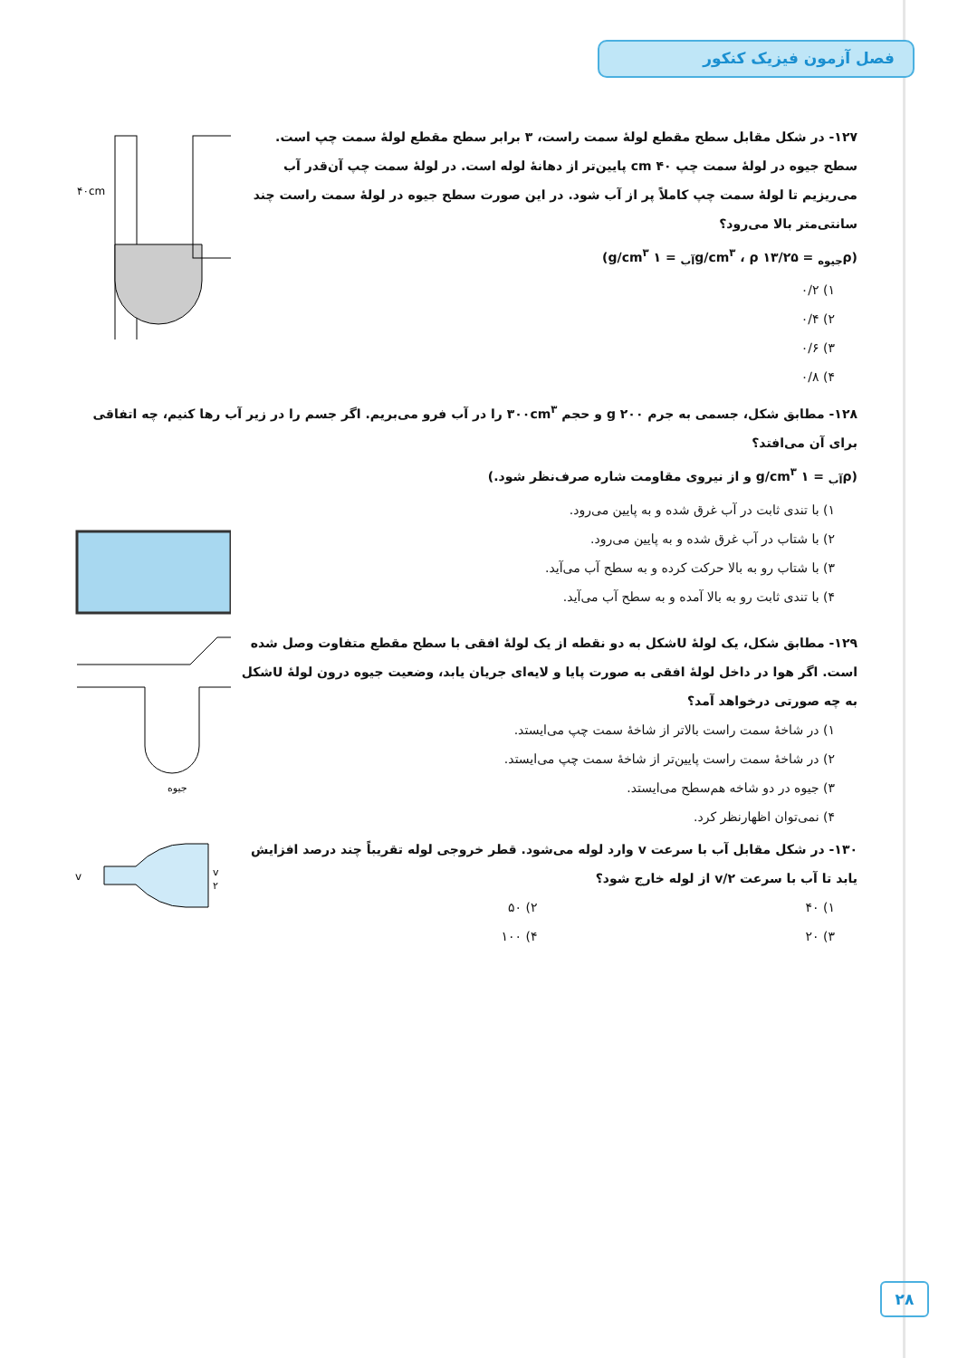فصل آزمون فیزیک کنکور
۴۰cm
۱۲۷- در شکل مقابل سطح مقطع لولهٔ سمت راست، ۳ برابر سطح مقطع لولهٔ سمت چپ است. سطح جیوه در لولهٔ سمت چپ ۴۰ cm پایین‌تر از دهانهٔ لوله است. در لولهٔ سمت چپ آن‌قدر آب می‌ریزیم تا لولهٔ سمت چپ کاملاً پر از آب شود. در این صورت سطح جیوه در لولهٔ سمت راست چند سانتی‌متر بالا می‌رود؟
(ρ<sub>جیوه</sub> = ۱۳/۲۵ g/cm<sup>۳</sup> ، ρ<sub>آب</sub> = ۱ g/cm<sup>۳</sup>)
۱) ۰/۲
۲) ۰/۴
۳) ۰/۶
۴) ۰/۸
۱۲۸- مطابق شکل، جسمی به جرم ۲۰۰ g و حجم ۳۰۰cm<sup>۳</sup> را در آب فرو می‌بریم. اگر جسم را در زیر آب رها کنیم، چه اتفاقی برای آن می‌افتد؟
(ρ<sub>آب</sub> = ۱ g/cm<sup>۳</sup> و از نیروی مقاومت شاره صرف‌نظر شود.)
۱) با تندی ثابت در آب غرق شده و به پایین می‌رود.
۲) با شتاب در آب غرق شده و به پایین می‌رود.
۳) با شتاب رو به بالا حرکت کرده و به سطح آب می‌آید.
۴) با تندی ثابت رو به بالا آمده و به سطح آب می‌آید.
جیوه
۱۲۹- مطابق شکل، یک لولهٔ Uشکل به دو نقطه از یک لولهٔ افقی با سطح مقطع متفاوت وصل شده است. اگر هوا در داخل لولهٔ افقی به صورت پایا و لایه‌ای جریان یابد، وضعیت جیوه درون لولهٔ Uشکل به چه صورتی درخواهد آمد؟
۱) در شاخهٔ سمت راست بالاتر از شاخهٔ سمت چپ می‌ایستد.
۲) در شاخهٔ سمت راست پایین‌تر از شاخهٔ سمت چپ می‌ایستد.
۳) جیوه در دو شاخه هم‌سطح می‌ایستد.
۴) نمی‌توان اظهارنظر کرد.
v
v
۲
۱۳۰- در شکل مقابل آب با سرعت v وارد لوله می‌شود. قطر خروجی لوله تقریباً چند درصد افزایش یابد تا آب با سرعت v/۲ از لوله خارج شود؟
۱) ۴۰ ۲) ۵۰
۳) ۲۰ ۴) ۱۰۰
۲۸